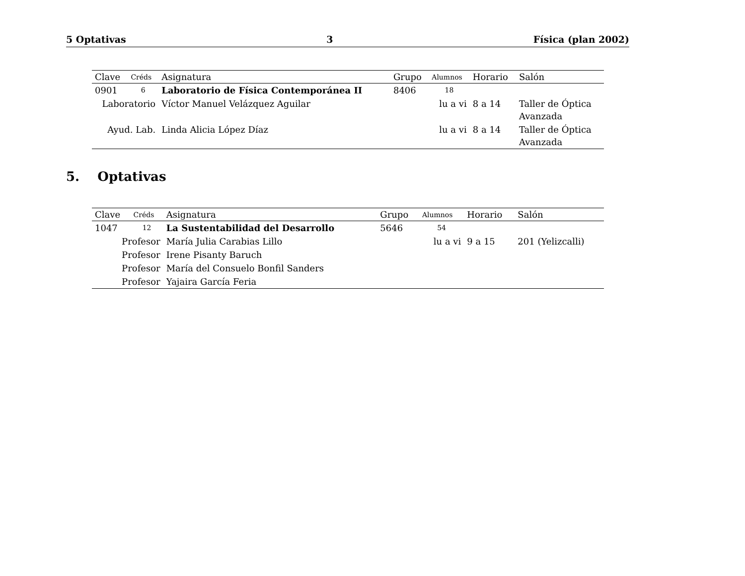5 Optativas 3 Física (plan 2002)
| Clave | Créds | Asignatura | Grupo | Alumnos | Horario | Salón |
| --- | --- | --- | --- | --- | --- | --- |
| 0901 | 6 | Laboratorio de Física Contemporánea II | 8406 | 18 | | |
| Laboratorio | | Víctor Manuel Velázquez Aguilar | | lu a vi | 8 a 14 | Taller de Óptica Avanzada |
| Ayud. Lab. | | Linda Alicia López Díaz | | lu a vi | 8 a 14 | Taller de Óptica Avanzada |
5. Optativas
| Clave | Créds | Asignatura | Grupo | Alumnos | Horario | Salón |
| --- | --- | --- | --- | --- | --- | --- |
| 1047 | 12 | La Sustentabilidad del Desarrollo | 5646 | 54 | | |
| Profesor | | María Julia Carabias Lillo | | lu a vi | 9 a 15 | 201 (Yelizcalli) |
| Profesor | | Irene Pisanty Baruch | | | | |
| Profesor | | María del Consuelo Bonfil Sanders | | | | |
| Profesor | | Yajaira García Feria | | | | |